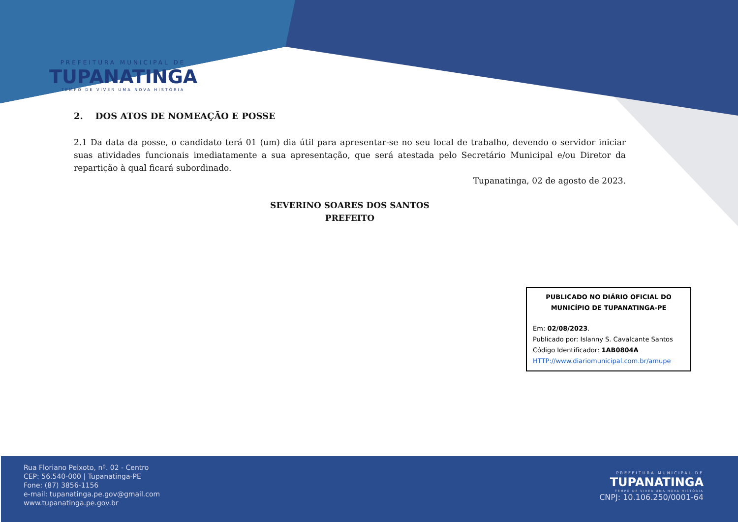PREFEITURA MUNICIPAL DE
TUPANATINGA
TEMPO DE VIVER UMA NOVA HISTÓRIA
2. DOS ATOS DE NOMEAÇÃO E POSSE
2.1 Da data da posse, o candidato terá 01 (um) dia útil para apresentar-se no seu local de trabalho, devendo o servidor iniciar suas atividades funcionais imediatamente a sua apresentação, que será atestada pelo Secretário Municipal e/ou Diretor da repartição à qual ficará subordinado.
Tupanatinga, 02 de agosto de 2023.
SEVERINO SOARES DOS SANTOS
PREFEITO
PUBLICADO NO DIÁRIO OFICIAL DO MUNICÍPIO DE TUPANATINGA-PE
Em: 02/08/2023.
Publicado por: Islanny S. Cavalcante Santos
Código Identificador: 1AB0804A
HTTP://www.diariomunicipal.com.br/amupe
Rua Floriano Peixoto, nº. 02 - Centro
CEP: 56.540-000 | Tupanatinga-PE
Fone: (87) 3856-1156
e-mail: tupanatinga.pe.gov@gmail.com
www.tupanatinga.pe.gov.br
PREFEITURA MUNICIPAL DE
TUPANATINGA
TEMPO DE VIVER UMA NOVA HISTÓRIA
CNPJ: 10.106.250/0001-64